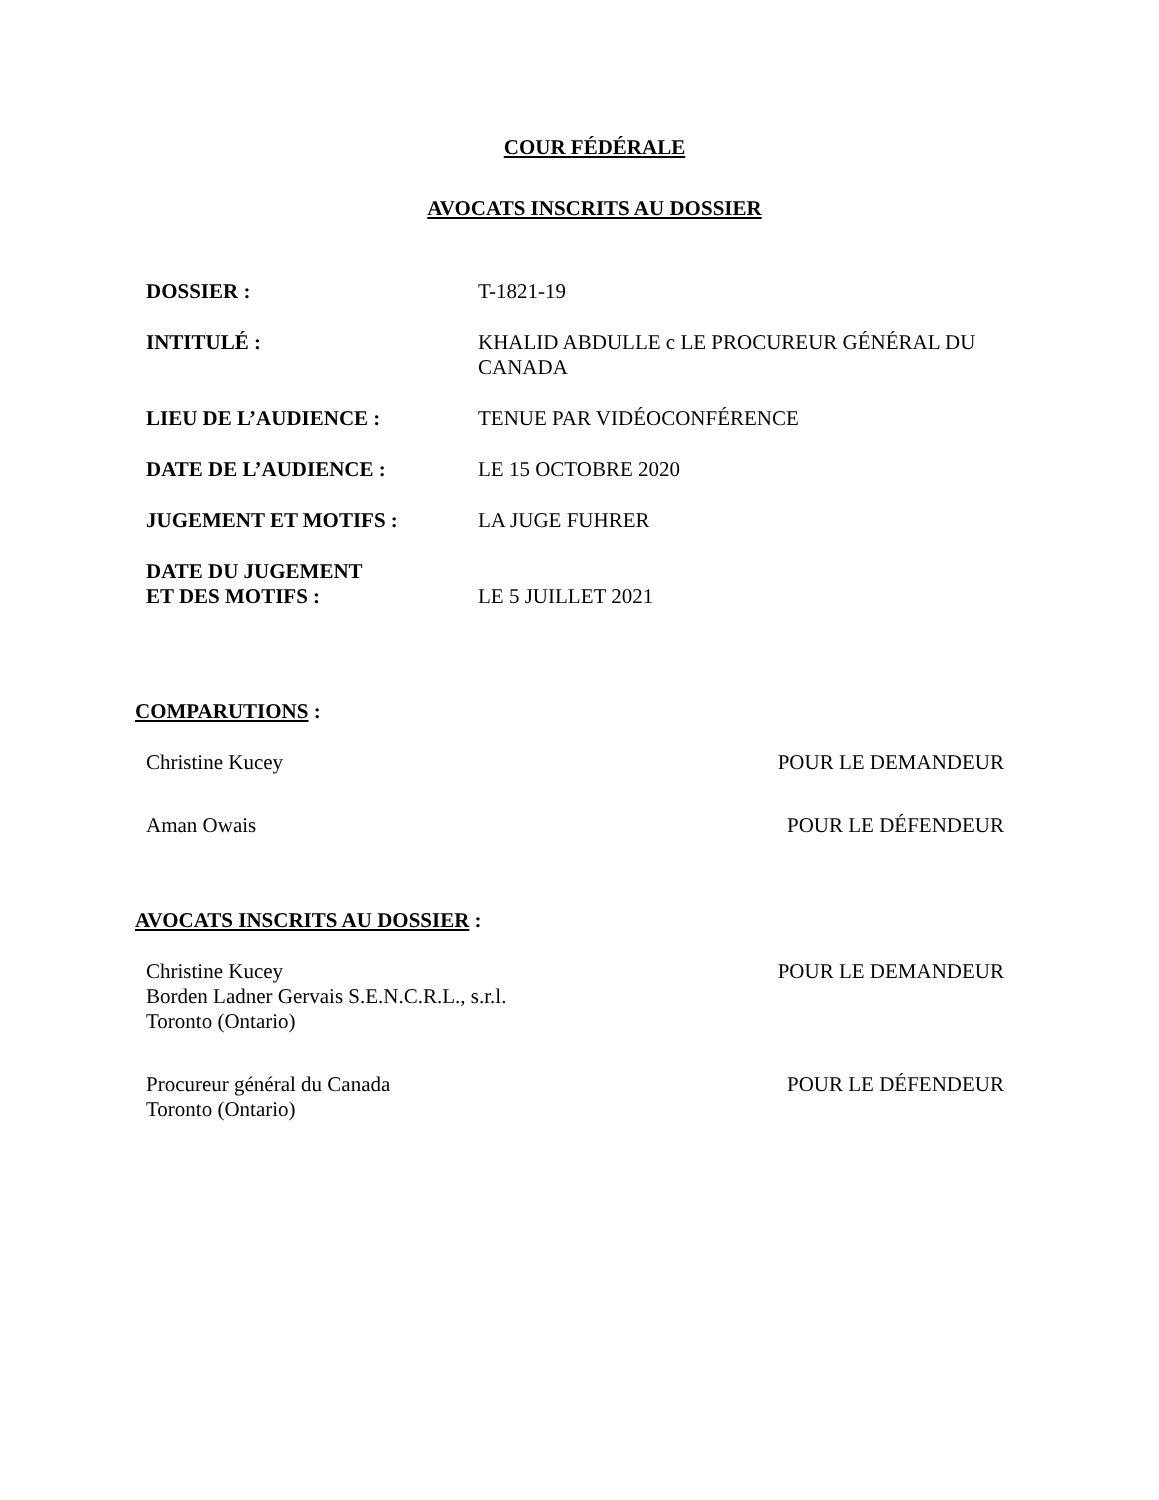COUR FÉDÉRALE
AVOCATS INSCRITS AU DOSSIER
DOSSIER : T-1821-19
INTITULÉ : KHALID ABDULLE c LE PROCUREUR GÉNÉRAL DU CANADA
LIEU DE L’AUDIENCE : TENUE PAR VIDÉOCONFÉRENCE
DATE DE L’AUDIENCE : LE 15 OCTOBRE 2020
JUGEMENT ET MOTIFS : LA JUGE FUHRER
DATE DU JUGEMENT
ET DES MOTIFS :
LE 5 JUILLET 2021
COMPARUTIONS :
Christine Kucey POUR LE DEMANDEUR
Aman Owais POUR LE DÉFENDEUR
AVOCATS INSCRITS AU DOSSIER :
Christine Kucey
Borden Ladner Gervais S.E.N.C.R.L., s.r.l.
Toronto (Ontario)
POUR LE DEMANDEUR
Procureur général du Canada
Toronto (Ontario)
POUR LE DÉFENDEUR